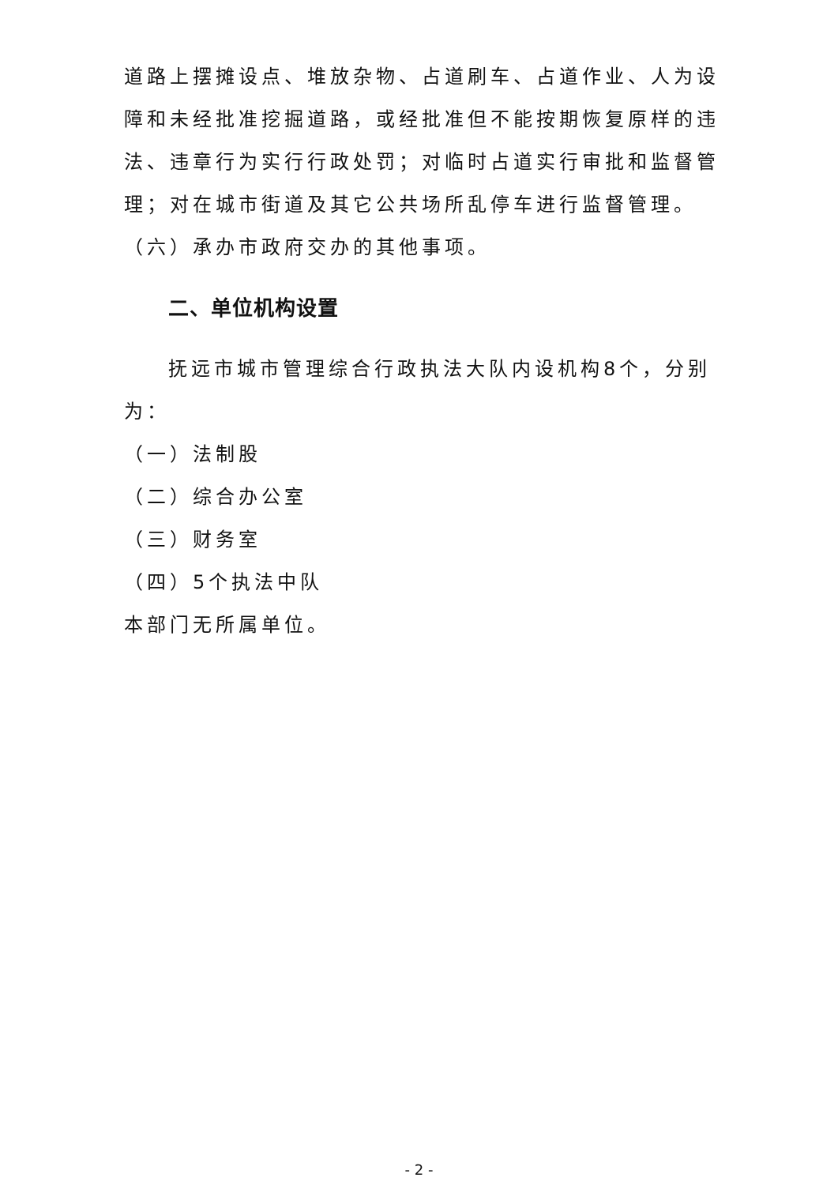道路上摆摊设点、堆放杂物、占道刷车、占道作业、人为设障和未经批准挖掘道路，或经批准但不能按期恢复原样的违法、违章行为实行行政处罚；对临时占道实行审批和监督管理；对在城市街道及其它公共场所乱停车进行监督管理。
（六）承办市政府交办的其他事项。
二、单位机构设置
抚远市城市管理综合行政执法大队内设机构8个，分别为：
（一）法制股
（二）综合办公室
（三）财务室
（四）5个执法中队
本部门无所属单位。
- 2 -